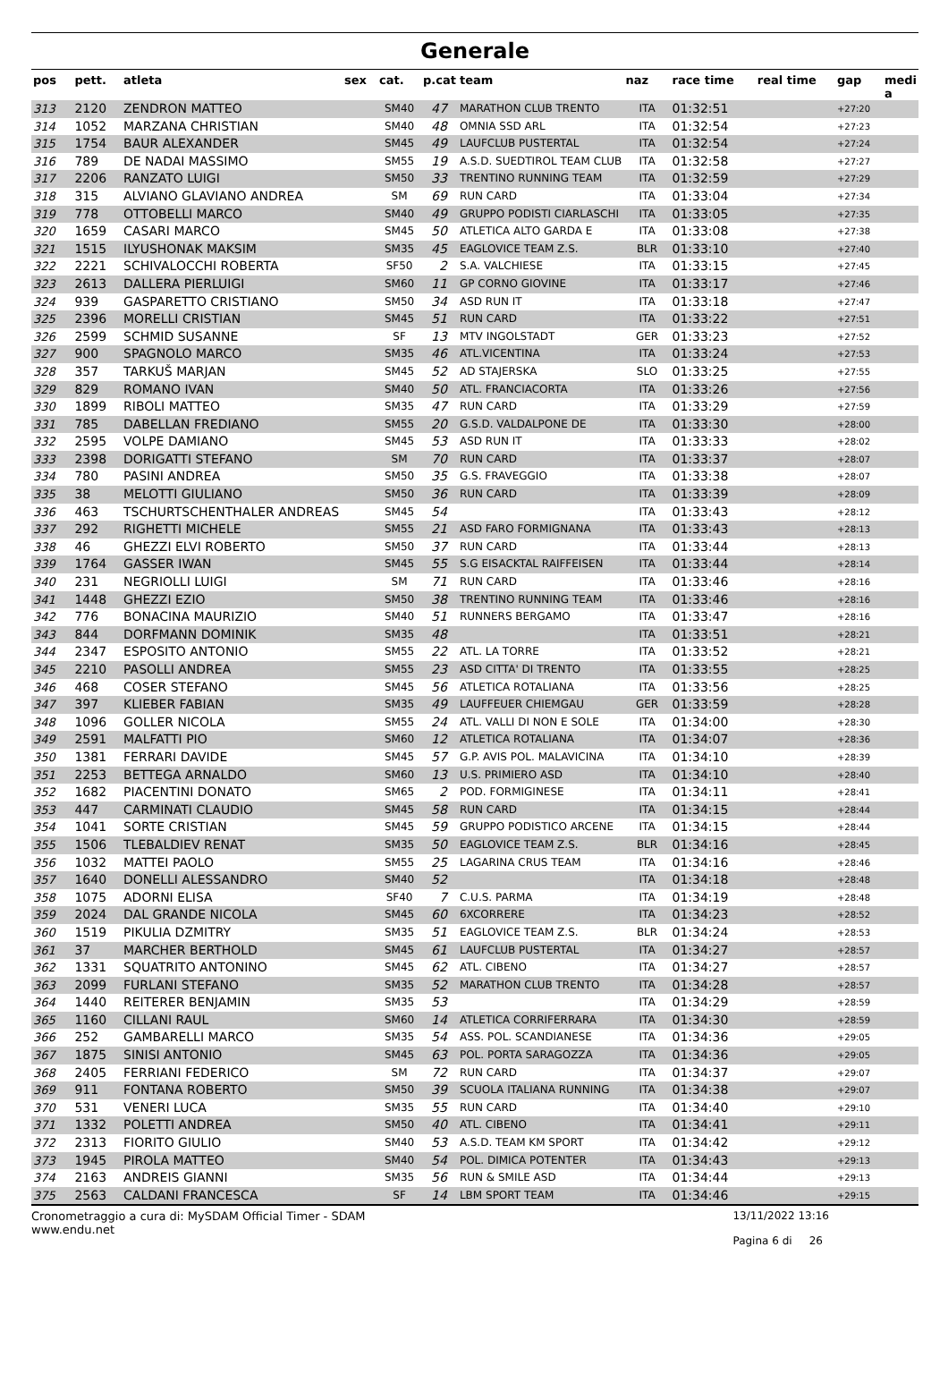Generale
| pos | pett. | atleta | sex | cat. | p.cat | team | naz | race time | real time | gap | medi a |
| --- | --- | --- | --- | --- | --- | --- | --- | --- | --- | --- | --- |
| 313 | 2120 | ZENDRON MATTEO | | SM40 | 47 | MARATHON CLUB TRENTO | ITA | 01:32:51 | | +27:20 | |
| 314 | 1052 | MARZANA CHRISTIAN | | SM40 | 48 | OMNIA SSD ARL | ITA | 01:32:54 | | +27:23 | |
| 315 | 1754 | BAUR ALEXANDER | | SM45 | 49 | LAUFCLUB PUSTERTAL | ITA | 01:32:54 | | +27:24 | |
| 316 | 789 | DE NADAI MASSIMO | | SM55 | 19 | A.S.D. SUEDTIROL TEAM CLUB | ITA | 01:32:58 | | +27:27 | |
| 317 | 2206 | RANZATO LUIGI | | SM50 | 33 | TRENTINO RUNNING TEAM | ITA | 01:32:59 | | +27:29 | |
| 318 | 315 | ALVIANO GLAVIANO ANDREA | | SM | 69 | RUN CARD | ITA | 01:33:04 | | +27:34 | |
| 319 | 778 | OTTOBELLI MARCO | | SM40 | 49 | GRUPPO PODISTI CIARLASCHI | ITA | 01:33:05 | | +27:35 | |
| 320 | 1659 | CASARI MARCO | | SM45 | 50 | ATLETICA ALTO GARDA E | ITA | 01:33:08 | | +27:38 | |
| 321 | 1515 | ILYUSHONAK MAKSIM | | SM35 | 45 | EAGLOVICE TEAM Z.S. | BLR | 01:33:10 | | +27:40 | |
| 322 | 2221 | SCHIVALOCCHI ROBERTA | | SF50 | 2 | S.A. VALCHIESE | ITA | 01:33:15 | | +27:45 | |
| 323 | 2613 | DALLERA PIERLUIGI | | SM60 | 11 | GP CORNO GIOVINE | ITA | 01:33:17 | | +27:46 | |
| 324 | 939 | GASPARETTO CRISTIANO | | SM50 | 34 | ASD RUN IT | ITA | 01:33:18 | | +27:47 | |
| 325 | 2396 | MORELLI CRISTIAN | | SM45 | 51 | RUN CARD | ITA | 01:33:22 | | +27:51 | |
| 326 | 2599 | SCHMID SUSANNE | | SF | 13 | MTV INGOLSTADT | GER | 01:33:23 | | +27:52 | |
| 327 | 900 | SPAGNOLO MARCO | | SM35 | 46 | ATL.VICENTINA | ITA | 01:33:24 | | +27:53 | |
| 328 | 357 | TARKUŠ MARJAN | | SM45 | 52 | AD STAJERSKA | SLO | 01:33:25 | | +27:55 | |
| 329 | 829 | ROMANO IVAN | | SM40 | 50 | ATL. FRANCIACORTA | ITA | 01:33:26 | | +27:56 | |
| 330 | 1899 | RIBOLI MATTEO | | SM35 | 47 | RUN CARD | ITA | 01:33:29 | | +27:59 | |
| 331 | 785 | DABELLAN FREDIANO | | SM55 | 20 | G.S.D. VALDALPONE DE | ITA | 01:33:30 | | +28:00 | |
| 332 | 2595 | VOLPE DAMIANO | | SM45 | 53 | ASD RUN IT | ITA | 01:33:33 | | +28:02 | |
| 333 | 2398 | DORIGATTI STEFANO | | SM | 70 | RUN CARD | ITA | 01:33:37 | | +28:07 | |
| 334 | 780 | PASINI ANDREA | | SM50 | 35 | G.S. FRAVEGGIO | ITA | 01:33:38 | | +28:07 | |
| 335 | 38 | MELOTTI GIULIANO | | SM50 | 36 | RUN CARD | ITA | 01:33:39 | | +28:09 | |
| 336 | 463 | TSCHURTSCHENTHALER ANDREAS | | SM45 | 54 | | ITA | 01:33:43 | | +28:12 | |
| 337 | 292 | RIGHETTI MICHELE | | SM55 | 21 | ASD FARO FORMIGNANA | ITA | 01:33:43 | | +28:13 | |
| 338 | 46 | GHEZZI ELVI ROBERTO | | SM50 | 37 | RUN CARD | ITA | 01:33:44 | | +28:13 | |
| 339 | 1764 | GASSER IWAN | | SM45 | 55 | S.G EISACKTAL RAIFFEISEN | ITA | 01:33:44 | | +28:14 | |
| 340 | 231 | NEGRIOLLI LUIGI | | SM | 71 | RUN CARD | ITA | 01:33:46 | | +28:16 | |
| 341 | 1448 | GHEZZI EZIO | | SM50 | 38 | TRENTINO RUNNING TEAM | ITA | 01:33:46 | | +28:16 | |
| 342 | 776 | BONACINA MAURIZIO | | SM40 | 51 | RUNNERS BERGAMO | ITA | 01:33:47 | | +28:16 | |
| 343 | 844 | DORFMANN DOMINIK | | SM35 | 48 | | ITA | 01:33:51 | | +28:21 | |
| 344 | 2347 | ESPOSITO ANTONIO | | SM55 | 22 | ATL. LA TORRE | ITA | 01:33:52 | | +28:21 | |
| 345 | 2210 | PASOLLI ANDREA | | SM55 | 23 | ASD CITTA' DI TRENTO | ITA | 01:33:55 | | +28:25 | |
| 346 | 468 | COSER STEFANO | | SM45 | 56 | ATLETICA ROTALIANA | ITA | 01:33:56 | | +28:25 | |
| 347 | 397 | KLIEBER FABIAN | | SM35 | 49 | LAUFFEUER CHIEMGAU | GER | 01:33:59 | | +28:28 | |
| 348 | 1096 | GOLLER NICOLA | | SM55 | 24 | ATL. VALLI DI NON E SOLE | ITA | 01:34:00 | | +28:30 | |
| 349 | 2591 | MALFATTI PIO | | SM60 | 12 | ATLETICA ROTALIANA | ITA | 01:34:07 | | +28:36 | |
| 350 | 1381 | FERRARI DAVIDE | | SM45 | 57 | G.P. AVIS POL. MALAVICINA | ITA | 01:34:10 | | +28:39 | |
| 351 | 2253 | BETTEGA ARNALDO | | SM60 | 13 | U.S. PRIMIERO ASD | ITA | 01:34:10 | | +28:40 | |
| 352 | 1682 | PIACENTINI DONATO | | SM65 | 2 | POD. FORMIGINESE | ITA | 01:34:11 | | +28:41 | |
| 353 | 447 | CARMINATI CLAUDIO | | SM45 | 58 | RUN CARD | ITA | 01:34:15 | | +28:44 | |
| 354 | 1041 | SORTE CRISTIAN | | SM45 | 59 | GRUPPO PODISTICO ARCENE | ITA | 01:34:15 | | +28:44 | |
| 355 | 1506 | TLEBALDIEV RENAT | | SM35 | 50 | EAGLOVICE TEAM Z.S. | BLR | 01:34:16 | | +28:45 | |
| 356 | 1032 | MATTEI PAOLO | | SM55 | 25 | LAGARINA CRUS TEAM | ITA | 01:34:16 | | +28:46 | |
| 357 | 1640 | DONELLI ALESSANDRO | | SM40 | 52 | | ITA | 01:34:18 | | +28:48 | |
| 358 | 1075 | ADORNI ELISA | | SF40 | 7 | C.U.S. PARMA | ITA | 01:34:19 | | +28:48 | |
| 359 | 2024 | DAL GRANDE NICOLA | | SM45 | 60 | 6XCORRERE | ITA | 01:34:23 | | +28:52 | |
| 360 | 1519 | PIKULIA DZMITRY | | SM35 | 51 | EAGLOVICE TEAM Z.S. | BLR | 01:34:24 | | +28:53 | |
| 361 | 37 | MARCHER BERTHOLD | | SM45 | 61 | LAUFCLUB PUSTERTAL | ITA | 01:34:27 | | +28:57 | |
| 362 | 1331 | SQUATRITO ANTONINO | | SM45 | 62 | ATL. CIBENO | ITA | 01:34:27 | | +28:57 | |
| 363 | 2099 | FURLANI STEFANO | | SM35 | 52 | MARATHON CLUB TRENTO | ITA | 01:34:28 | | +28:57 | |
| 364 | 1440 | REITERER BENJAMIN | | SM35 | 53 | | ITA | 01:34:29 | | +28:59 | |
| 365 | 1160 | CILLANI RAUL | | SM60 | 14 | ATLETICA CORRIFERRARA | ITA | 01:34:30 | | +28:59 | |
| 366 | 252 | GAMBARELLI MARCO | | SM35 | 54 | ASS. POL. SCANDIANESE | ITA | 01:34:36 | | +29:05 | |
| 367 | 1875 | SINISI ANTONIO | | SM45 | 63 | POL. PORTA SARAGOZZA | ITA | 01:34:36 | | +29:05 | |
| 368 | 2405 | FERRIANI FEDERICO | | SM | 72 | RUN CARD | ITA | 01:34:37 | | +29:07 | |
| 369 | 911 | FONTANA ROBERTO | | SM50 | 39 | SCUOLA ITALIANA RUNNING | ITA | 01:34:38 | | +29:07 | |
| 370 | 531 | VENERI LUCA | | SM35 | 55 | RUN CARD | ITA | 01:34:40 | | +29:10 | |
| 371 | 1332 | POLETTI ANDREA | | SM50 | 40 | ATL. CIBENO | ITA | 01:34:41 | | +29:11 | |
| 372 | 2313 | FIORITO GIULIO | | SM40 | 53 | A.S.D. TEAM KM SPORT | ITA | 01:34:42 | | +29:12 | |
| 373 | 1945 | PIROLA MATTEO | | SM40 | 54 | POL. DIMICA POTENTER | ITA | 01:34:43 | | +29:13 | |
| 374 | 2163 | ANDREIS GIANNI | | SM35 | 56 | RUN & SMILE ASD | ITA | 01:34:44 | | +29:13 | |
| 375 | 2563 | CALDANI FRANCESCA | | SF | 14 | LBM SPORT TEAM | ITA | 01:34:46 | | +29:15 | |
Cronometraggio a cura di: MySDAM Official Timer - SDAM
www.endu.net
13/11/2022 13:16
Pagina 6 di 26